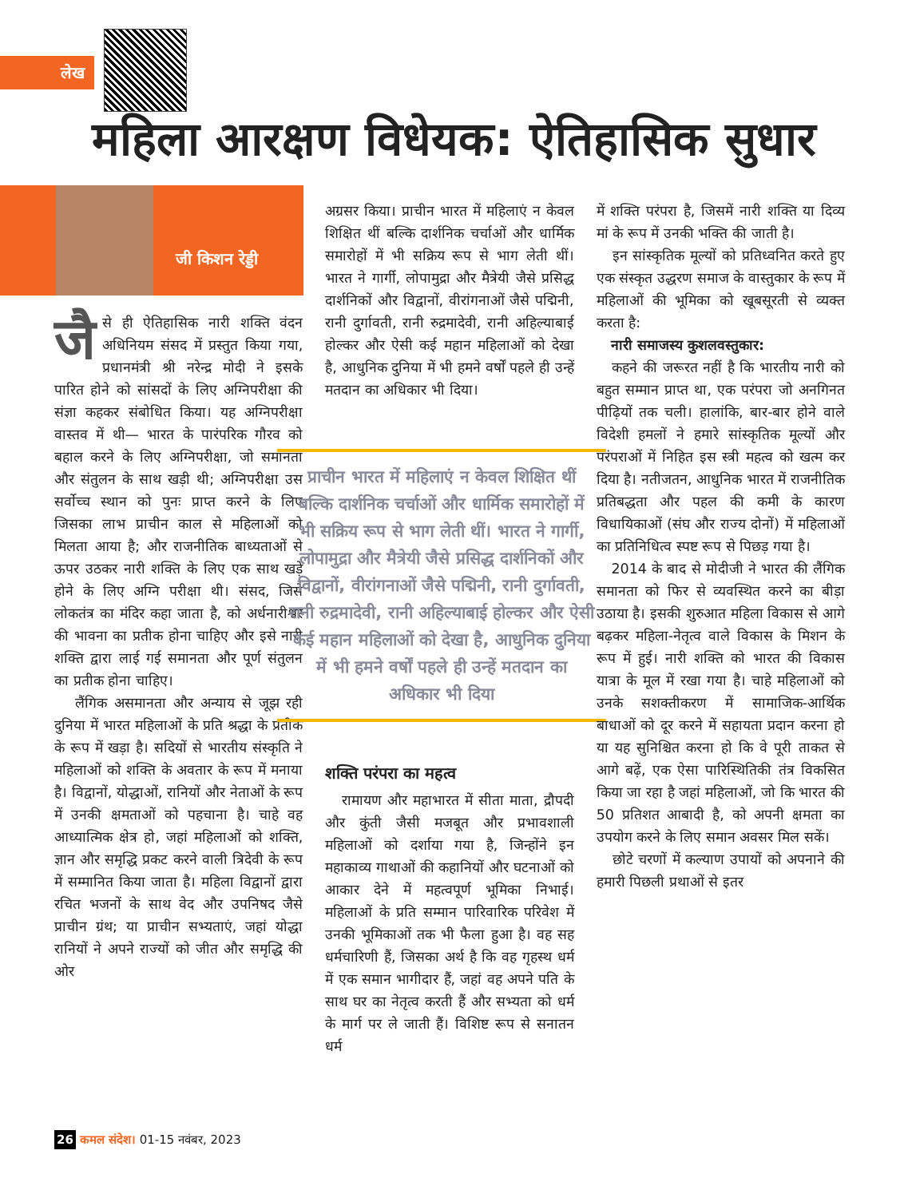लेख
महिला आरक्षण विधेयक: ऐतिहासिक सुधार
जी किशन रेड्डी
जै से ही ऐतिहासिक नारी शक्ति वंदन अधिनियम संसद में प्रस्तुत किया गया, प्रधानमंत्री श्री नरेन्द्र मोदी ने इसके पारित होने को सांसदों के लिए अग्निपरीक्षा की संज्ञा कहकर संबोधित किया। यह अग्निपरीक्षा वास्तव में थी— भारत के पारंपरिक गौरव को बहाल करने के लिए अग्निपरीक्षा, जो समानता और संतुलन के साथ खड़ी थी; अग्निपरीक्षा उस सर्वोच्च स्थान को पुनः प्राप्त करने के लिए जिसका लाभ प्राचीन काल से महिलाओं को मिलता आया है; और राजनीतिक बाध्यताओं से ऊपर उठकर नारी शक्ति के लिए एक साथ खड़े होने के लिए अग्नि परीक्षा थी। संसद, जिसे लोकतंत्र का मंदिर कहा जाता है, को अर्धनारीश्वर की भावना का प्रतीक होना चाहिए और इसे नारी शक्ति द्वारा लाई गई समानता और पूर्ण संतुलन का प्रतीक होना चाहिए।
लैंगिक असमानता और अन्याय से जूझ रही दुनिया में भारत महिलाओं के प्रति श्रद्धा के प्रतीक के रूप में खड़ा है। सदियों से भारतीय संस्कृति ने महिलाओं को शक्ति के अवतार के रूप में मनाया है। विद्वानों, योद्धाओं, रानियों और नेताओं के रूप में उनकी क्षमताओं को पहचाना है। चाहे वह आध्यात्मिक क्षेत्र हो, जहां महिलाओं को शक्ति, ज्ञान और समृद्धि प्रकट करने वाली त्रिदेवी के रूप में सम्मानित किया जाता है। महिला विद्वानों द्वारा रचित भजनों के साथ वेद और उपनिषद जैसे प्राचीन ग्रंथ; या प्राचीन सभ्यताएं, जहां योद्धा रानियों ने अपने राज्यों को जीत और समृद्धि की ओर
अग्रसर किया। प्राचीन भारत में महिलाएं न केवल शिक्षित थीं बल्कि दार्शनिक चर्चाओं और धार्मिक समारोहों में भी सक्रिय रूप से भाग लेती थीं। भारत ने गार्गी, लोपामुद्रा और मैत्रेयी जैसे प्रसिद्ध दार्शनिकों और विद्वानों, वीरांगनाओं जैसे पद्मिनी, रानी दुर्गावती, रानी रुद्रमादेवी, रानी अहिल्याबाई होल्कर और ऐसी कई महान महिलाओं को देखा है, आधुनिक दुनिया में भी हमने वर्षों पहले ही उन्हें मतदान का अधिकार भी दिया।
प्राचीन भारत में महिलाएं न केवल शिक्षित थीं बल्कि दार्शनिक चर्चाओं और धार्मिक समारोहों में भी सक्रिय रूप से भाग लेती थीं। भारत ने गार्गी, लोपामुद्रा और मैत्रेयी जैसे प्रसिद्ध दार्शनिकों और विद्वानों, वीरांगनाओं जैसे पद्मिनी, रानी दुर्गावती, रानी रुद्रमादेवी, रानी अहिल्याबाई होल्कर और ऐसी कई महान महिलाओं को देखा है, आधुनिक दुनिया में भी हमने वर्षों पहले ही उन्हें मतदान का अधिकार भी दिया
शक्ति परंपरा का महत्व
रामायण और महाभारत में सीता माता, द्रौपदी और कुंती जैसी मजबूत और प्रभावशाली महिलाओं को दर्शाया गया है, जिन्होंने इन महाकाव्य गाथाओं की कहानियों और घटनाओं को आकार देने में महत्वपूर्ण भूमिका निभाई। महिलाओं के प्रति सम्मान पारिवारिक परिवेश में उनकी भूमिकाओं तक भी फैला हुआ है। वह सह धर्मचारिणी हैं, जिसका अर्थ है कि वह गृहस्थ धर्म में एक समान भागीदार हैं, जहां वह अपने पति के साथ घर का नेतृत्व करती हैं और सभ्यता को धर्म के मार्ग पर ले जाती हैं। विशिष्ट रूप से सनातन धर्म
में शक्ति परंपरा है, जिसमें नारी शक्ति या दिव्य मां के रूप में उनकी भक्ति की जाती है।
इन सांस्कृतिक मूल्यों को प्रतिध्वनित करते हुए एक संस्कृत उद्धरण समाज के वास्तुकार के रूप में महिलाओं की भूमिका को खूबसूरती से व्यक्त करता है:
नारी समाजस्य कुशलवस्तुकार:
कहने की जरूरत नहीं है कि भारतीय नारी को बहुत सम्मान प्राप्त था, एक परंपरा जो अनगिनत पीढ़ियों तक चली। हालांकि, बार-बार होने वाले विदेशी हमलों ने हमारे सांस्कृतिक मूल्यों और परंपराओं में निहित इस स्त्री महत्व को खत्म कर दिया है। नतीजतन, आधुनिक भारत में राजनीतिक प्रतिबद्धता और पहल की कमी के कारण विधायिकाओं (संघ और राज्य दोनों) में महिलाओं का प्रतिनिधित्व स्पष्ट रूप से पिछड़ गया है।
2014 के बाद से मोदीजी ने भारत की लैंगिक समानता को फिर से व्यवस्थित करने का बीड़ा उठाया है। इसकी शुरुआत महिला विकास से आगे बढ़कर महिला-नेतृत्व वाले विकास के मिशन के रूप में हुई। नारी शक्ति को भारत की विकास यात्रा के मूल में रखा गया है। चाहे महिलाओं को उनके सशक्तीकरण में सामाजिक-आर्थिक बाधाओं को दूर करने में सहायता प्रदान करना हो या यह सुनिश्चित करना हो कि वे पूरी ताकत से आगे बढ़ें, एक ऐसा पारिस्थितिकी तंत्र विकसित किया जा रहा है जहां महिलाओं, जो कि भारत की 50 प्रतिशत आबादी है, को अपनी क्षमता का उपयोग करने के लिए समान अवसर मिल सकें।
छोटे चरणों में कल्याण उपायों को अपनाने की हमारी पिछली प्रथाओं से इतर
26 कमल संदेश। 01-15 नवंबर, 2023